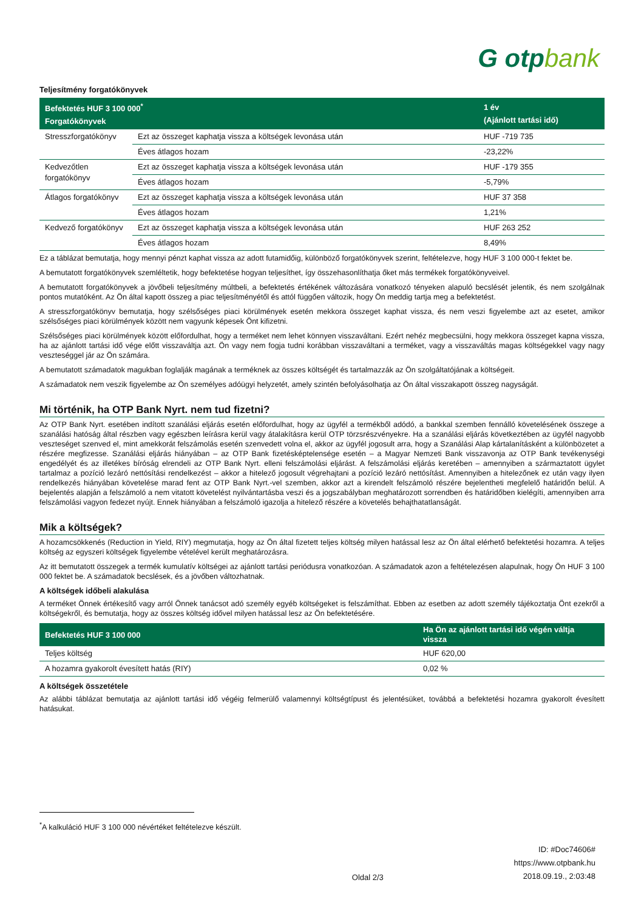G otpbank
Teljesítmény forgatókönyvek
| Befektetés HUF 3 100 000<sup>*</sup> Forgatókönyvek | | 1 év (Ajánlott tartási idő) |
| --- | --- | --- |
| Stresszforgatókönyv | Ezt az összeget kaphatja vissza a költségek levonása után | HUF -719 735 |
| | Éves átlagos hozam | -23,22% |
| Kedvezőtlen forgatókönyv | Ezt az összeget kaphatja vissza a költségek levonása után | HUF -179 355 |
| | Éves átlagos hozam | -5,79% |
| Átlagos forgatókönyv | Ezt az összeget kaphatja vissza a költségek levonása után | HUF 37 358 |
| | Éves átlagos hozam | 1,21% |
| Kedvező forgatókönyv | Ezt az összeget kaphatja vissza a költségek levonása után | HUF 263 252 |
| | Éves átlagos hozam | 8,49% |
Ez a táblázat bemutatja, hogy mennyi pénzt kaphat vissza az adott futamidőig, különböző forgatókönyvek szerint, feltételezve, hogy HUF 3 100 000-t fektet be.
A bemutatott forgatókönyvek szemléltetik, hogy befektetése hogyan teljesíthet, így összehasonlíthatja őket más termékek forgatókönyveivel.
A bemutatott forgatókönyvek a jövőbeli teljesítmény múltbeli, a befektetés értékének változására vonatkozó tényeken alapuló becslését jelentik, és nem szolgálnak pontos mutatóként. Az Ön által kapott összeg a piac teljesítményétől és attól függően változik, hogy Ön meddig tartja meg a befektetést.
A stresszforgatókönyv bemutatja, hogy szélsőséges piaci körülmények esetén mekkora összeget kaphat vissza, és nem veszi figyelembe azt az esetet, amikor szélsőséges piaci körülmények között nem vagyunk képesek Önt kifizetni.
Szélsőséges piaci körülmények között előfordulhat, hogy a terméket nem lehet könnyen visszaváltani. Ezért nehéz megbecsülni, hogy mekkora összeget kapna vissza, ha az ajánlott tartási idő vége előtt visszaváltja azt. Ön vagy nem fogja tudni korábban visszaváltani a terméket, vagy a visszaváltás magas költségekkel vagy nagy veszteséggel jár az Ön számára.
A bemutatott számadatok magukban foglalják magának a terméknek az összes költségét és tartalmazzák az Ön szolgáltatójának a költségeit.
A számadatok nem veszik figyelembe az Ön személyes adóügyi helyzetét, amely szintén befolyásolhatja az Ön által visszakapott összeg nagyságát.
Mi történik, ha OTP Bank Nyrt. nem tud fizetni?
Az OTP Bank Nyrt. esetében indított szanálási eljárás esetén előfordulhat, hogy az ügyfél a termékből adódó, a bankkal szemben fennálló követelésének összege a szanálási hatóság által részben vagy egészben leírásra kerül vagy átalakításra kerül OTP törzsrészvényekre. Ha a szanálási eljárás következtében az ügyfél nagyobb veszteséget szenved el, mint amekkorát felszámolás esetén szenvedett volna el, akkor az ügyfél jogosult arra, hogy a Szanálási Alap kártalanításként a különbözetet a részére megfizesse. Szanálási eljárás hiányában – az OTP Bank fizetésképtelensége esetén – a Magyar Nemzeti Bank visszavonja az OTP Bank tevékenységi engedélyét és az illetékes bíróság elrendeli az OTP Bank Nyrt. elleni felszámolási eljárást. A felszámolási eljárás keretében – amennyiben a származtatott ügylet tartalmaz a pozíció lezáró nettósítási rendelkezést – akkor a hitelező jogosult végrehajtani a pozíció lezáró nettósítást. Amennyiben a hitelezőnek ez után vagy ilyen rendelkezés hiányában követelése marad fent az OTP Bank Nyrt.-vel szemben, akkor azt a kirendelt felszámoló részére bejelentheti megfelelő határidőn belül. A bejelentés alapján a felszámoló a nem vitatott követelést nyilvántartásba veszi és a jogszabályban meghatározott sorrendben és határidőben kielégíti, amennyiben arra felszámolási vagyon fedezet nyújt. Ennek hiányában a felszámoló igazolja a hitelező részére a követelés behajthatatlanságát.
Mik a költségek?
A hozamcsökkenés (Reduction in Yield, RIY) megmutatja, hogy az Ön által fizetett teljes költség milyen hatással lesz az Ön által elérhető befektetési hozamra. A teljes költség az egyszeri költségek figyelembe vételével került meghatározásra.
Az itt bemutatott összegek a termék kumulatív költségei az ajánlott tartási periódusra vonatkozóan. A számadatok azon a feltételezésen alapulnak, hogy Ön HUF 3 100 000 fektet be. A számadatok becslések, és a jövőben változhatnak.
A költségek időbeli alakulása
A terméket Önnek értékesítő vagy arról Önnek tanácsot adó személy egyéb költségeket is felszámíthat. Ebben az esetben az adott személy tájékoztatja Önt ezekről a költségekről, és bemutatja, hogy az összes költség idővel milyen hatással lesz az Ön befektetésére.
| Befektetés HUF 3 100 000 | Ha Ön az ajánlott tartási idő végén váltja vissza |
| --- | --- |
| Teljes költség | HUF 620,00 |
| A hozamra gyakorolt évesített hatás (RIY) | 0,02 % |
A költségek összetétele
Az alábbi táblázat bemutatja az ajánlott tartási idő végéig felmerülő valamennyi költségtípust és jelentésüket, továbbá a befektetési hozamra gyakorolt évesített hatásukat.
<sup>*</sup> A kalkuláció HUF 3 100 000 névértéket feltételezve készült.
Oldal 2/3
ID: #Doc74606#
https://www.otpbank.hu
2018.09.19., 2:03:48